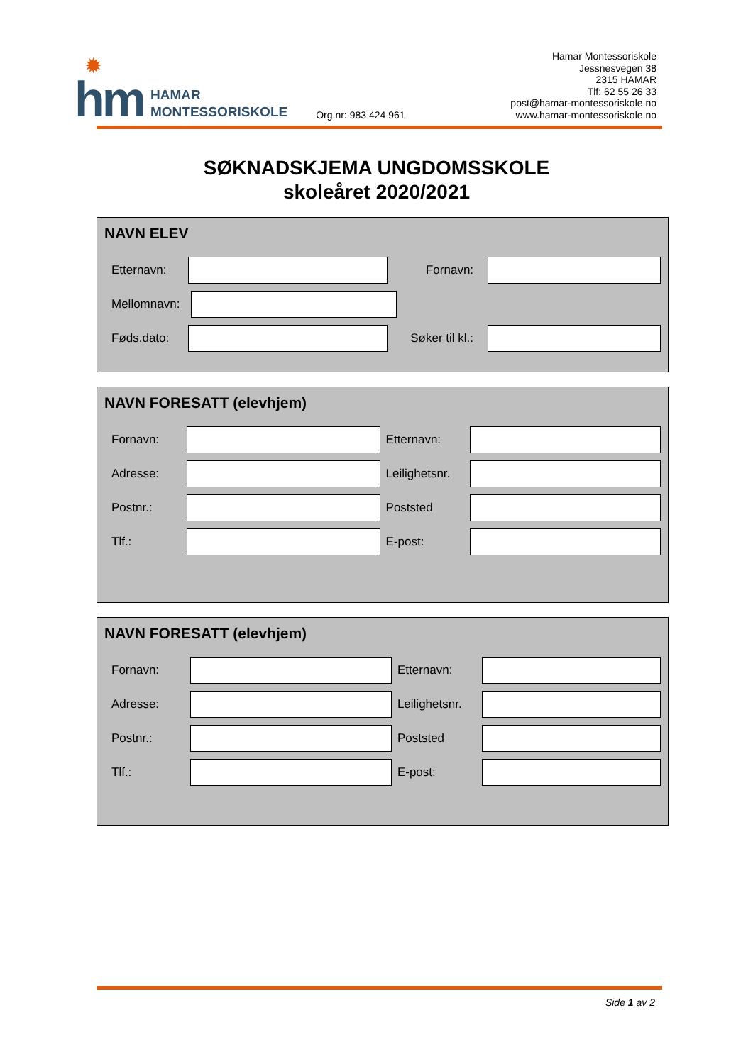✹
hm
HAMAR
MONTESSORISKOLE
Org.nr: 983 424 961
Hamar Montessoriskole
Jessnesvegen 38
2315 HAMAR
Tlf: 62 55 26 33
post@hamar-montessoriskole.no
www.hamar-montessoriskole.no
SØKNADSKJEMA UNGDOMSSKOLE
skoleåret 2020/2021
NAVN ELEV
Etternavn: Fornavn:
Mellomnavn:
Føds.dato:
Søker til kl.:
NAVN FORESATT (elevhjem)
Fornavn: Etternavn:
Adresse:
Leilighetsnr.
Postnr.: Poststed
Tlf.: E-post:
NAVN FORESATT (elevhjem)
Fornavn: Etternavn:
Adresse:
Leilighetsnr.
Postnr.: Poststed
Tlf.: E-post:
Side 1 av 2